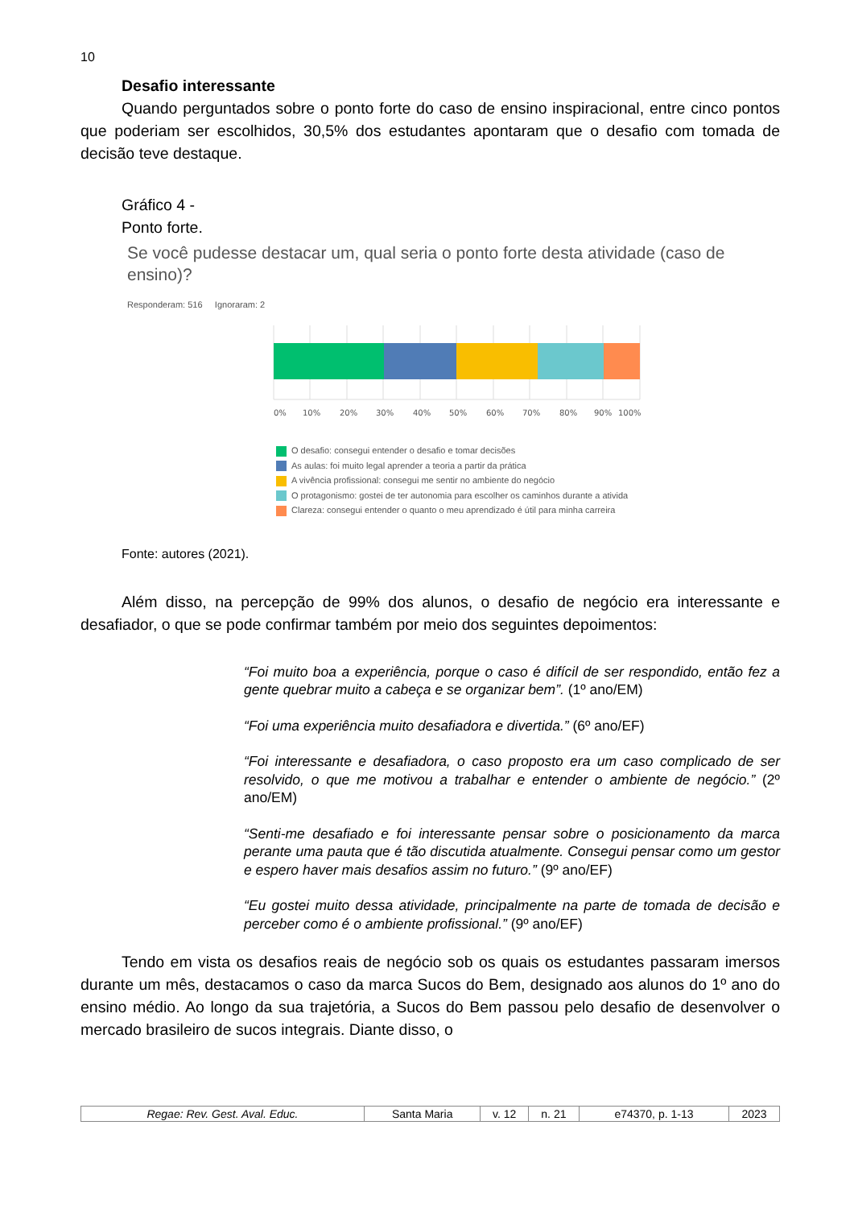10
Desafio interessante
Quando perguntados sobre o ponto forte do caso de ensino inspiracional, entre cinco pontos que poderiam ser escolhidos, 30,5% dos estudantes apontaram que o desafio com tomada de decisão teve destaque.
Gráfico 4 -
Ponto forte.
Se você pudesse destacar um, qual seria o ponto forte desta atividade (caso de ensino)?
Responderam: 516 Ignoraram: 2
0%
10%
20%
30%
40%
50%
60%
70%
80%
90%
100%
O desafio: consegui entender o desafio e tomar decisões
As aulas: foi muito legal aprender a teoria a partir da prática
A vivência profissional: consegui me sentir no ambiente do negócio
O protagonismo: gostei de ter autonomia para escolher os caminhos durante a ativida
Clareza: consegui entender o quanto o meu aprendizado é útil para minha carreira
Fonte: autores (2021).
Além disso, na percepção de 99% dos alunos, o desafio de negócio era interessante e desafiador, o que se pode confirmar também por meio dos seguintes depoimentos:
“Foi muito boa a experiência, porque o caso é difícil de ser respondido, então fez a gente quebrar muito a cabeça e se organizar bem”. (1º ano/EM)
“Foi uma experiência muito desafiadora e divertida.” (6º ano/EF)
“Foi interessante e desafiadora, o caso proposto era um caso complicado de ser resolvido, o que me motivou a trabalhar e entender o ambiente de negócio.” (2º ano/EM)
“Senti-me desafiado e foi interessante pensar sobre o posicionamento da marca perante uma pauta que é tão discutida atualmente. Consegui pensar como um gestor e espero haver mais desafios assim no futuro.” (9º ano/EF)
“Eu gostei muito dessa atividade, principalmente na parte de tomada de decisão e perceber como é o ambiente profissional.” (9º ano/EF)
Tendo em vista os desafios reais de negócio sob os quais os estudantes passaram imersos durante um mês, destacamos o caso da marca Sucos do Bem, designado aos alunos do 1º ano do ensino médio. Ao longo da sua trajetória, a Sucos do Bem passou pelo desafio de desenvolver o mercado brasileiro de sucos integrais. Diante disso, o
| Regae: Rev. Gest. Aval. Educ. | Santa Maria | v. 12 | n. 21 | e74370, p. 1-13 | 2023 |